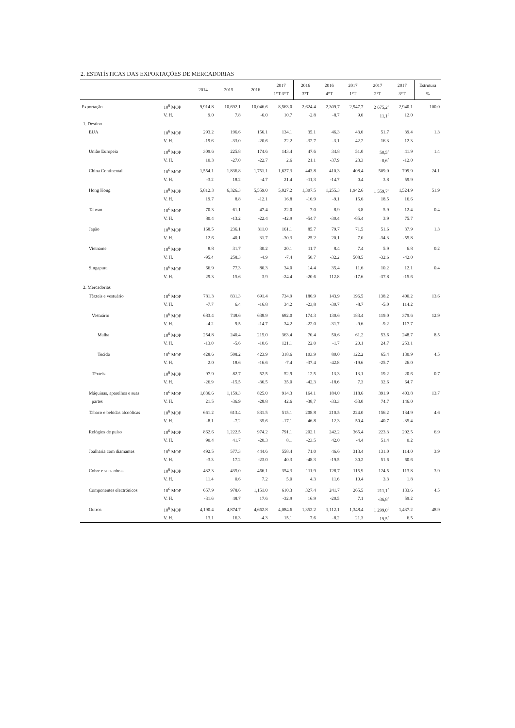2. ESTATÍSTICAS DAS EXPORTAÇÕES DE MERCADORIAS
| | | 2014 | 2015 | 2016 | 2017 1°T-3°T | 2016 3°T | 2016 4°T | 2017 1°T | 2017 2°T | 2017 3°T | Estrutura % |
| --- | --- | --- | --- | --- | --- | --- | --- | --- | --- | --- | --- |
| Exportação | 10<sup>6</sup> MOP | 9,914.8 | 10,692.1 | 10,046.6 | 8,563.0 | 2,624.4 | 2,309.7 | 2,947.7 | 2 675,2<sup>r</sup> | 2,940.1 | 100.0 |
| | V. H. | 9.0 | 7.8 | -6.0 | 10.7 | -2.8 | -8.7 | 9.0 | 11,1<sup>r</sup> | 12.0 | |
| 1. Destino | | | | | | | | | | | |
| EUA | 10<sup>6</sup> MOP | 293.2 | 196.6 | 156.1 | 134.1 | 35.1 | 46.3 | 43.0 | 51.7 | 39.4 | 1.3 |
| | V. H. | -19.6 | -33.0 | -20.6 | 22.2 | -32.7 | -3.1 | 42.2 | 16.3 | 12.3 | |
| União Europeia | 10<sup>6</sup> MOP | 309.6 | 225.8 | 174.6 | 143.4 | 47.6 | 34.8 | 51.0 | 50,5<sup>r</sup> | 41.9 | 1.4 |
| | V. H. | 10.3 | -27.0 | -22.7 | 2.6 | 21.1 | -37.9 | 23.3 | -0,6<sup>r</sup> | -12.0 | |
| China Continental | 10<sup>6</sup> MOP | 1,554.1 | 1,836.8 | 1,751.1 | 1,627.3 | 443.8 | 410.3 | 408.4 | 509.0 | 709.9 | 24.1 |
| | V. H. | -3.2 | 18.2 | -4.7 | 21.4 | -11,3 | -14.7 | 0.4 | 3.8 | 59.9 | |
| Hong Kong | 10<sup>6</sup> MOP | 5,812.3 | 6,326.3 | 5,559.0 | 5,027.2 | 1,307.5 | 1,255.3 | 1,942.6 | 1 559,7<sup>r</sup> | 1,524.9 | 51.9 |
| | V. H. | 19.7 | 8.8 | -12.1 | 16.8 | -16.9 | -9.1 | 15.6 | 18.5 | 16.6 | |
| Taiwan | 10<sup>6</sup> MOP | 70.3 | 61.1 | 47.4 | 22.0 | 7.0 | 8.9 | 3.8 | 5.9 | 12.4 | 0.4 |
| | V. H. | 80.4 | -13.2 | -22.4 | -42.9 | -54.7 | -30.4 | -85.4 | 3.9 | 75.7 | |
| Japão | 10<sup>6</sup> MOP | 168.5 | 236.1 | 311.0 | 161.1 | 85.7 | 79.7 | 71.5 | 51.6 | 37.9 | 1.3 |
| | V. H. | 12.6 | 40.1 | 31.7 | -30.3 | 25.2 | 20.1 | 7.0 | -34.3 | -55.8 | |
| Vietname | 10<sup>6</sup> MOP | 8.8 | 31.7 | 30.2 | 20.1 | 11.7 | 8.4 | 7.4 | 5.9 | 6.8 | 0.2 |
| | V. H. | -95.4 | 258.3 | -4.9 | -7.4 | 50.7 | -32.2 | 508.5 | -32.6 | -42.0 | |
| Singapura | 10<sup>6</sup> MOP | 66.9 | 77.3 | 80.3 | 34.0 | 14.4 | 35.4 | 11.6 | 10.2 | 12.1 | 0.4 |
| | V. H. | 29.3 | 15.6 | 3.9 | -24.4 | -20.6 | 112.8 | -17.6 | -37.8 | -15.6 | |
| 2. Mercadorias | | | | | | | | | | | |
| Têxteis e vestuário | 10<sup>6</sup> MOP | 781.3 | 831.3 | 691.4 | 734.9 | 186.9 | 143.9 | 196.5 | 138.2 | 400.2 | 13.6 |
| | V. H. | -7.7 | 6.4 | -16.8 | 34.2 | -23,8 | -30.7 | -8.7 | -5.0 | 114.2 | |
| Vestuário | 10<sup>6</sup> MOP | 683.4 | 748.6 | 638.9 | 682.0 | 174.3 | 130.6 | 183.4 | 119.0 | 379.6 | 12.9 |
| | V. H. | -4.2 | 9.5 | -14.7 | 34.2 | -22.0 | -31.7 | -9.6 | -9.2 | 117.7 | |
| Malha | 10<sup>6</sup> MOP | 254.8 | 240.4 | 215.0 | 363.4 | 70.4 | 50.6 | 61.2 | 53.6 | 248.7 | 8.5 |
| | V. H. | -13.0 | -5.6 | -10.6 | 121.1 | 22.0 | -1.7 | 20.1 | 24.7 | 253.1 | |
| Tecido | 10<sup>6</sup> MOP | 428.6 | 508.2 | 423.9 | 318.6 | 103.9 | 80.0 | 122.2 | 65.4 | 130.9 | 4.5 |
| | V. H. | 2.0 | 18.6 | -16.6 | -7.4 | -37.4 | -42.8 | -19.6 | -25.7 | 26.0 | |
| Têxteis | 10<sup>6</sup> MOP | 97.9 | 82.7 | 52.5 | 52.9 | 12.5 | 13.3 | 13.1 | 19.2 | 20.6 | 0.7 |
| | V. H. | -26.9 | -15.5 | -36.5 | 35.0 | -42,3 | -18.6 | 7.3 | 32.6 | 64.7 | |
| Máquinas, aparelhos e suas | 10<sup>6</sup> MOP | 1,836.6 | 1,159.3 | 825.0 | 914.3 | 164.1 | 184.0 | 118.6 | 391.9 | 403.8 | 13.7 |
| partes | V. H. | 21.5 | -36.9 | -28.8 | 42.6 | -38,7 | -33.3 | -53.0 | 74.7 | 146.0 | |
| Tabaco e bebidas alcoólicas | 10<sup>6</sup> MOP | 661.2 | 613.4 | 831.5 | 515.1 | 208.8 | 210.5 | 224.0 | 156.2 | 134.9 | 4.6 |
| | V. H. | -8.1 | -7.2 | 35.6 | -17.1 | 46.8 | 12.3 | 50.4 | -40.7 | -35.4 | |
| Relógios de pulso | 10<sup>6</sup> MOP | 862.6 | 1,222.5 | 974.2 | 791.1 | 202.1 | 242.2 | 365.4 | 223.3 | 202.5 | 6.9 |
| | V. H. | 90.4 | 41.7 | -20.3 | 8.1 | -23.5 | 42.0 | -4.4 | 51.4 | 0.2 | |
| Joalharia com diamantes | 10<sup>6</sup> MOP | 492.5 | 577.3 | 444.6 | 558.4 | 71.0 | 46.6 | 313.4 | 131.0 | 114.0 | 3.9 |
| | V. H. | -3.3 | 17.2 | -23.0 | 40.3 | -48.3 | -19.5 | 30.2 | 51.6 | 60.6 | |
| Cobre e suas obras | 10<sup>6</sup> MOP | 432.3 | 435.0 | 466.1 | 354.3 | 111.9 | 128.7 | 115.9 | 124.5 | 113.8 | 3.9 |
| | V. H. | 11.4 | 0.6 | 7.2 | 5.0 | 4.3 | 11.6 | 10.4 | 3.3 | 1.8 | |
| Componentes electrónicos | 10<sup>6</sup> MOP | 657.9 | 978.6 | 1,151.0 | 610.3 | 327.4 | 241.7 | 265.5 | 211,1<sup>r</sup> | 133.6 | 4.5 |
| | V. H. | -31.6 | 48.7 | 17.6 | -32.9 | 16.9 | -20.5 | 7.1 | -36,8<sup>r</sup> | 59.2 | |
| Outros | 10<sup>6</sup> MOP | 4,190.4 | 4,874.7 | 4,662.8 | 4,084.6 | 1,352.2 | 1,112.1 | 1,348.4 | 1 299,0<sup>r</sup> | 1,437.2 | 48.9 |
| | V. H. | 13.1 | 16.3 | -4.3 | 15.1 | 7.6 | -8.2 | 21.3 | 19,5<sup>r</sup> | 6.5 | |